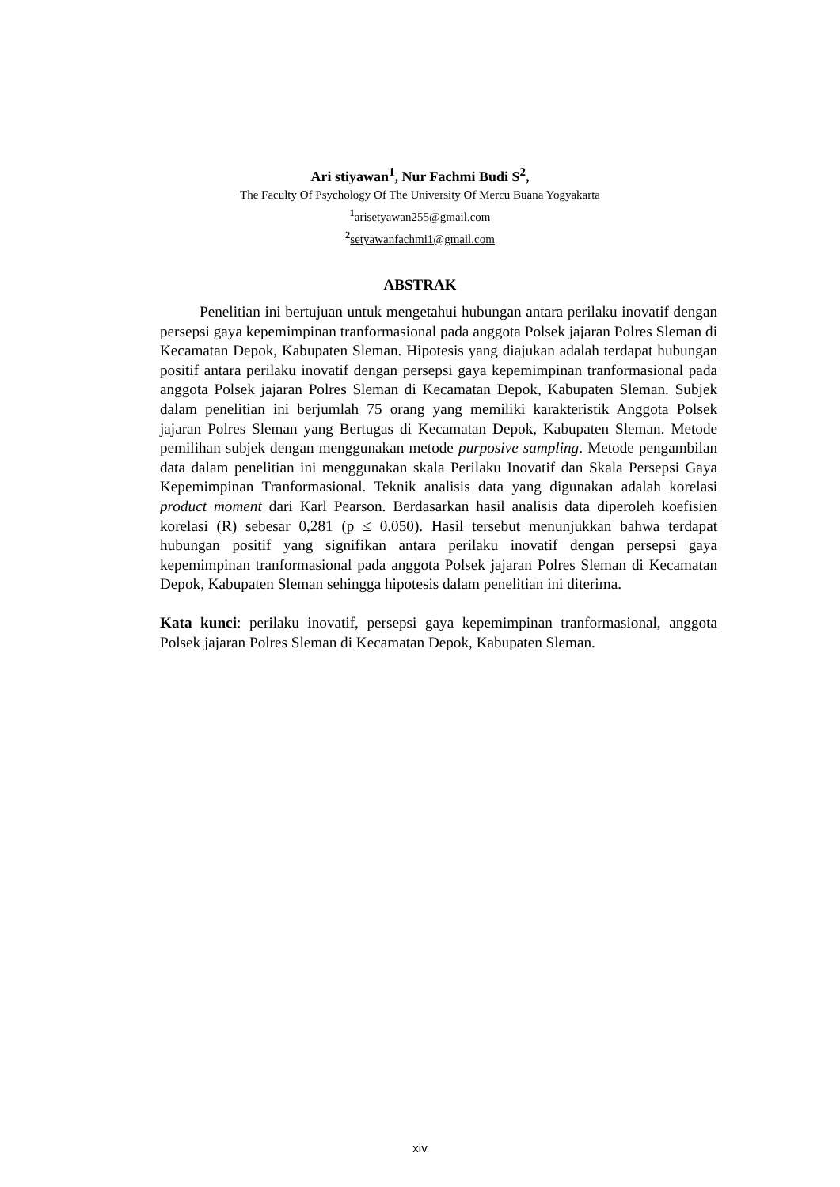Ari stiyawan<sup>1</sup>, Nur Fachmi Budi S<sup>2</sup>,
The Faculty Of Psychology Of The University Of Mercu Buana Yogyakarta
<sup>1</sup> arisetyawan255@gmail.com
<sup>2</sup> setyawanfachmi1@gmail.com
ABSTRAK
Penelitian ini bertujuan untuk mengetahui hubungan antara perilaku inovatif dengan persepsi gaya kepemimpinan tranformasional pada anggota Polsek jajaran Polres Sleman di Kecamatan Depok, Kabupaten Sleman. Hipotesis yang diajukan adalah terdapat hubungan positif antara perilaku inovatif dengan persepsi gaya kepemimpinan tranformasional pada anggota Polsek jajaran Polres Sleman di Kecamatan Depok, Kabupaten Sleman. Subjek dalam penelitian ini berjumlah 75 orang yang memiliki karakteristik Anggota Polsek jajaran Polres Sleman yang Bertugas di Kecamatan Depok, Kabupaten Sleman. Metode pemilihan subjek dengan menggunakan metode purposive sampling. Metode pengambilan data dalam penelitian ini menggunakan skala Perilaku Inovatif dan Skala Persepsi Gaya Kepemimpinan Tranformasional. Teknik analisis data yang digunakan adalah korelasi product moment dari Karl Pearson. Berdasarkan hasil analisis data diperoleh koefisien korelasi (R) sebesar 0,281 (p ≤ 0.050). Hasil tersebut menunjukkan bahwa terdapat hubungan positif yang signifikan antara perilaku inovatif dengan persepsi gaya kepemimpinan tranformasional pada anggota Polsek jajaran Polres Sleman di Kecamatan Depok, Kabupaten Sleman sehingga hipotesis dalam penelitian ini diterima.
Kata kunci: perilaku inovatif, persepsi gaya kepemimpinan tranformasional, anggota Polsek jajaran Polres Sleman di Kecamatan Depok, Kabupaten Sleman.
xiv